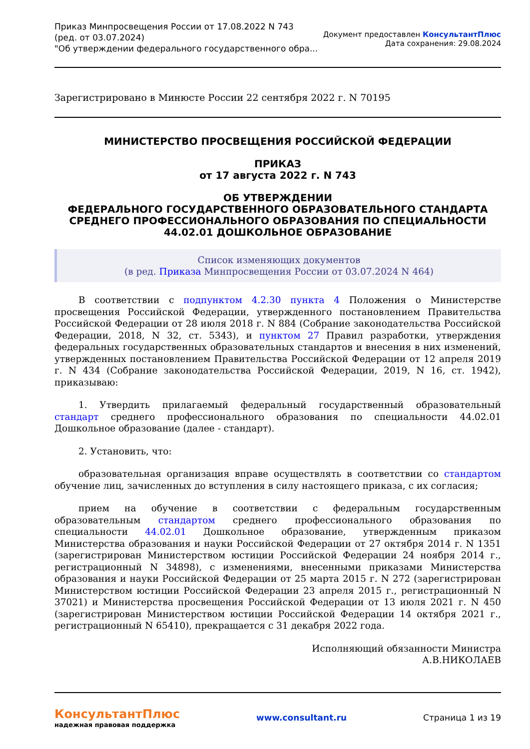Приказ Минпросвещения России от 17.08.2022 N 743
(ред. от 03.07.2024)
"Об утверждении федерального государственного обра...
Документ предоставлен КонсультантПлюс
Дата сохранения: 29.08.2024
Зарегистрировано в Минюсте России 22 сентября 2022 г. N 70195
МИНИСТЕРСТВО ПРОСВЕЩЕНИЯ РОССИЙСКОЙ ФЕДЕРАЦИИ
ПРИКАЗ
от 17 августа 2022 г. N 743
ОБ УТВЕРЖДЕНИИ
ФЕДЕРАЛЬНОГО ГОСУДАРСТВЕННОГО ОБРАЗОВАТЕЛЬНОГО СТАНДАРТА
СРЕДНЕГО ПРОФЕССИОНАЛЬНОГО ОБРАЗОВАНИЯ ПО СПЕЦИАЛЬНОСТИ
44.02.01 ДОШКОЛЬНОЕ ОБРАЗОВАНИЕ
Список изменяющих документов
(в ред. Приказа Минпросвещения России от 03.07.2024 N 464)
В соответствии с подпунктом 4.2.30 пункта 4 Положения о Министерстве просвещения Российской Федерации, утвержденного постановлением Правительства Российской Федерации от 28 июля 2018 г. N 884 (Собрание законодательства Российской Федерации, 2018, N 32, ст. 5343), и пунктом 27 Правил разработки, утверждения федеральных государственных образовательных стандартов и внесения в них изменений, утвержденных постановлением Правительства Российской Федерации от 12 апреля 2019 г. N 434 (Собрание законодательства Российской Федерации, 2019, N 16, ст. 1942), приказываю:
1. Утвердить прилагаемый федеральный государственный образовательный стандарт среднего профессионального образования по специальности 44.02.01 Дошкольное образование (далее - стандарт).
2. Установить, что:
образовательная организация вправе осуществлять в соответствии со стандартом обучение лиц, зачисленных до вступления в силу настоящего приказа, с их согласия;
прием на обучение в соответствии с федеральным государственным образовательным стандартом среднего профессионального образования по специальности 44.02.01 Дошкольное образование, утвержденным приказом Министерства образования и науки Российской Федерации от 27 октября 2014 г. N 1351 (зарегистрирован Министерством юстиции Российской Федерации 24 ноября 2014 г., регистрационный N 34898), с изменениями, внесенными приказами Министерства образования и науки Российской Федерации от 25 марта 2015 г. N 272 (зарегистрирован Министерством юстиции Российской Федерации 23 апреля 2015 г., регистрационный N 37021) и Министерства просвещения Российской Федерации от 13 июля 2021 г. N 450 (зарегистрирован Министерством юстиции Российской Федерации 14 октября 2021 г., регистрационный N 65410), прекращается с 31 декабря 2022 года.
Исполняющий обязанности Министра
А.В.НИКОЛАЕВ
КонсультантПлюс
надежная правовая поддержка
www.consultant.ru Страница 1 из 19